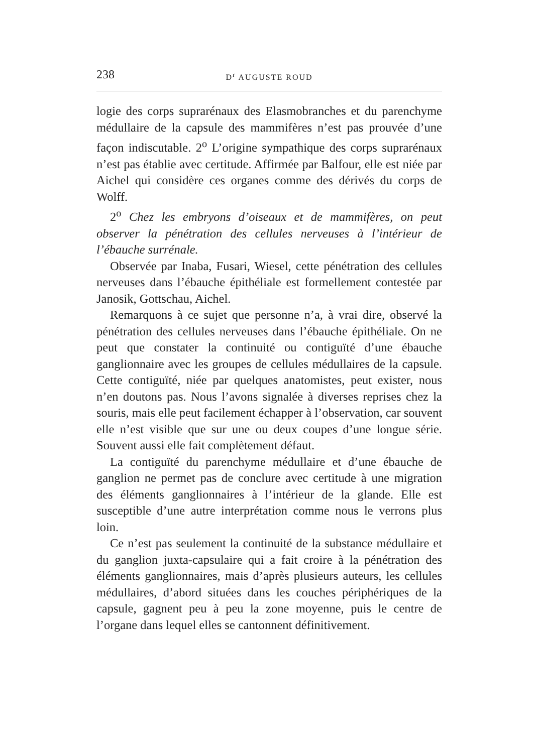238 D<sup>r</sup> AUGUSTE ROUD
logie des corps suprarénaux des Elasmobranches et du parenchyme médullaire de la capsule des mammifères n’est pas prouvée d’une façon indiscutable. 2<sup>o</sup> L’origine sympathique des corps suprarénaux n’est pas établie avec certitude. Affirmée par Balfour, elle est niée par Aichel qui considère ces organes comme des dérivés du corps de Wolff.
2<sup>o</sup> Chez les embryons d’oiseaux et de mammifères, on peut observer la pénétration des cellules nerveuses à l’intérieur de l’ébauche surrénale.
Observée par Inaba, Fusari, Wiesel, cette pénétration des cellules nerveuses dans l’ébauche épithéliale est formellement contestée par Janosik, Gottschau, Aichel.
Remarquons à ce sujet que personne n’a, à vrai dire, observé la pénétration des cellules nerveuses dans l’ébauche épithéliale. On ne peut que constater la continuité ou contiguïté d’une ébauche ganglionnaire avec les groupes de cellules médullaires de la capsule. Cette contiguïté, niée par quelques anatomistes, peut exister, nous n’en doutons pas. Nous l’avons signalée à diverses reprises chez la souris, mais elle peut facilement échapper à l’observation, car souvent elle n’est visible que sur une ou deux coupes d’une longue série. Souvent aussi elle fait complètement défaut.
La contiguïté du parenchyme médullaire et d’une ébauche de ganglion ne permet pas de conclure avec certitude à une migration des éléments ganglionnaires à l’intérieur de la glande. Elle est susceptible d’une autre interprétation comme nous le verrons plus loin.
Ce n’est pas seulement la continuité de la substance médullaire et du ganglion juxta-capsulaire qui a fait croire à la pénétration des éléments ganglionnaires, mais d’après plusieurs auteurs, les cellules médullaires, d’abord situées dans les couches périphériques de la capsule, gagnent peu à peu la zone moyenne, puis le centre de l’organe dans lequel elles se cantonnent définitivement.